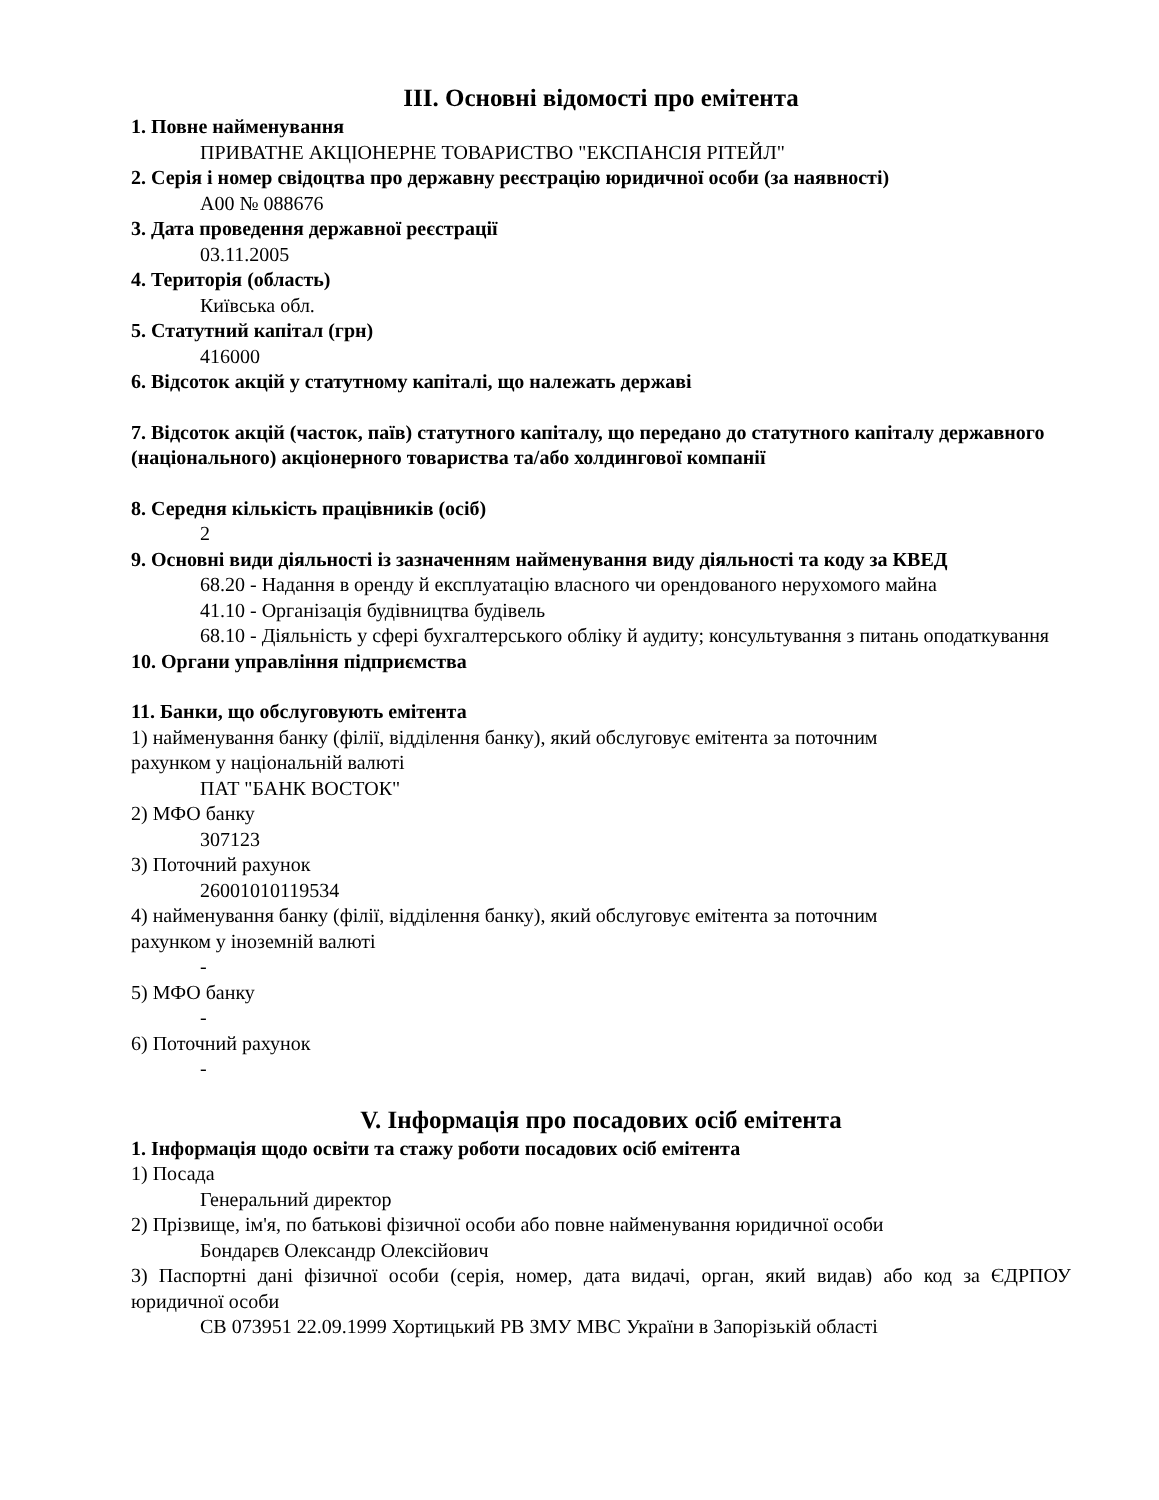III. Основні відомості про емітента
1. Повне найменування
ПРИВАТНЕ АКЦІОНЕРНЕ ТОВАРИСТВО "ЕКСПАНСІЯ РІТЕЙЛ"
2. Серія і номер свідоцтва про державну реєстрацію юридичної особи (за наявності)
А00 № 088676
3. Дата проведення державної реєстрації
03.11.2005
4. Територія (область)
Київська обл.
5. Статутний капітал (грн)
416000
6. Відсоток акцій у статутному капіталі, що належать державі
7. Відсоток акцій (часток, паїв) статутного капіталу, що передано до статутного капіталу державного (національного) акціонерного товариства та/або холдингової компанії
8. Середня кількість працівників (осіб)
2
9. Основні види діяльності із зазначенням найменування виду діяльності та коду за КВЕД
68.20 - Надання в оренду й експлуатацію власного чи орендованого нерухомого майна
41.10 - Організація будівництва будівель
68.10 - Діяльність у сфері бухгалтерського обліку й аудиту; консультування з питань оподаткування
10. Органи управління підприємства
11. Банки, що обслуговують емітента
1) найменування банку (філії, відділення банку), який обслуговує емітента за поточним
рахунком у національній валюті
ПАТ "БАНК ВОСТОК"
2) МФО банку
307123
3) Поточний рахунок
26001010119534
4) найменування банку (філії, відділення банку), який обслуговує емітента за поточним
рахунком у іноземній валюті
-
5) МФО банку
-
6) Поточний рахунок
-
V. Інформація про посадових осіб емітента
1. Інформація щодо освіти та стажу роботи посадових осіб емітента
1) Посада
Генеральний директор
2) Прізвище, ім'я, по батькові фізичної особи або повне найменування юридичної особи
Бондарєв Олександр Олексійович
3) Паспортні дані фізичної особи (серія, номер, дата видачі, орган, який видав) або код за ЄДРПОУ юридичної особи
СВ 073951 22.09.1999 Хортицький РВ ЗМУ МВС України в Запорізькій області